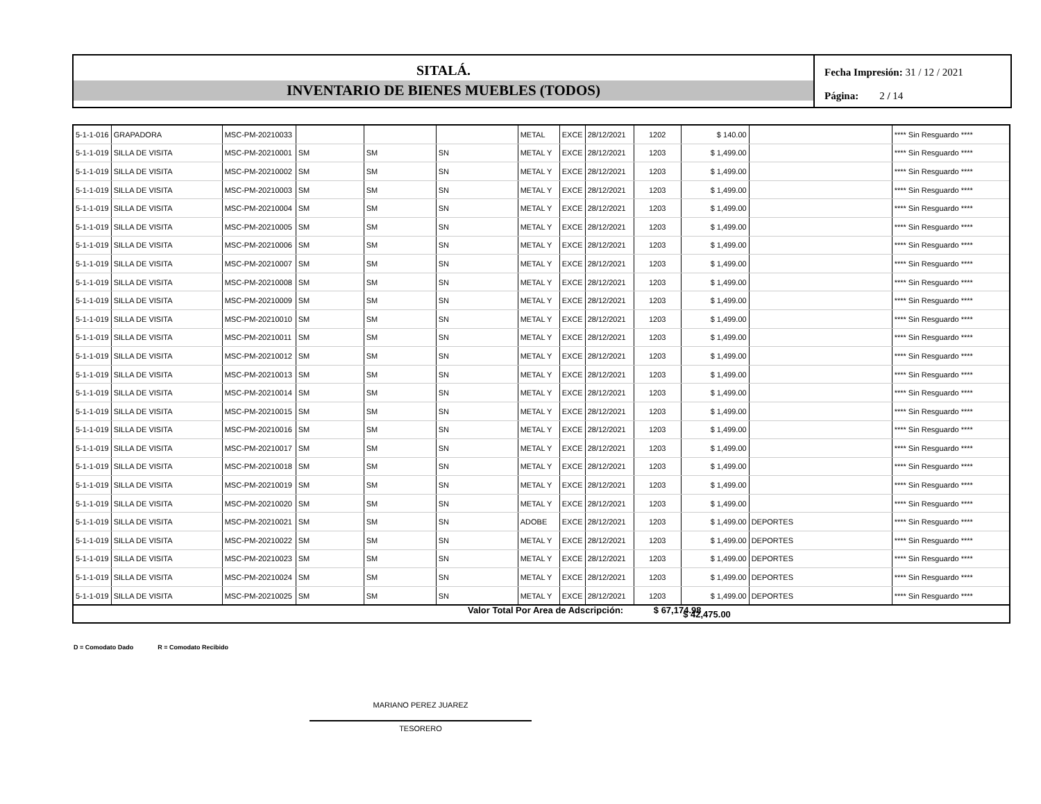SITALÁ.
INVENTARIO DE BIENES MUEBLES (TODOS)
Fecha Impresión: 31 / 12 / 2021
Página: 2 / 14
| 5-1-1-016 | GRAPADORA | MSC-PM-20210033 | | | | METAL | EXCE | 28/12/2021 | 1202 | $ 140.00 | | **** Sin Resguardo **** |
| 5-1-1-019 | SILLA DE VISITA | MSC-PM-20210001 | SM | SM | SN | METAL Y | EXCE | 28/12/2021 | 1203 | $ 1,499.00 | | **** Sin Resguardo **** |
| 5-1-1-019 | SILLA DE VISITA | MSC-PM-20210002 | SM | SM | SN | METAL Y | EXCE | 28/12/2021 | 1203 | $ 1,499.00 | | **** Sin Resguardo **** |
| 5-1-1-019 | SILLA DE VISITA | MSC-PM-20210003 | SM | SM | SN | METAL Y | EXCE | 28/12/2021 | 1203 | $ 1,499.00 | | **** Sin Resguardo **** |
| 5-1-1-019 | SILLA DE VISITA | MSC-PM-20210004 | SM | SM | SN | METAL Y | EXCE | 28/12/2021 | 1203 | $ 1,499.00 | | **** Sin Resguardo **** |
| 5-1-1-019 | SILLA DE VISITA | MSC-PM-20210005 | SM | SM | SN | METAL Y | EXCE | 28/12/2021 | 1203 | $ 1,499.00 | | **** Sin Resguardo **** |
| 5-1-1-019 | SILLA DE VISITA | MSC-PM-20210006 | SM | SM | SN | METAL Y | EXCE | 28/12/2021 | 1203 | $ 1,499.00 | | **** Sin Resguardo **** |
| 5-1-1-019 | SILLA DE VISITA | MSC-PM-20210007 | SM | SM | SN | METAL Y | EXCE | 28/12/2021 | 1203 | $ 1,499.00 | | **** Sin Resguardo **** |
| 5-1-1-019 | SILLA DE VISITA | MSC-PM-20210008 | SM | SM | SN | METAL Y | EXCE | 28/12/2021 | 1203 | $ 1,499.00 | | **** Sin Resguardo **** |
| 5-1-1-019 | SILLA DE VISITA | MSC-PM-20210009 | SM | SM | SN | METAL Y | EXCE | 28/12/2021 | 1203 | $ 1,499.00 | | **** Sin Resguardo **** |
| 5-1-1-019 | SILLA DE VISITA | MSC-PM-20210010 | SM | SM | SN | METAL Y | EXCE | 28/12/2021 | 1203 | $ 1,499.00 | | **** Sin Resguardo **** |
| 5-1-1-019 | SILLA DE VISITA | MSC-PM-20210011 | SM | SM | SN | METAL Y | EXCE | 28/12/2021 | 1203 | $ 1,499.00 | | **** Sin Resguardo **** |
| 5-1-1-019 | SILLA DE VISITA | MSC-PM-20210012 | SM | SM | SN | METAL Y | EXCE | 28/12/2021 | 1203 | $ 1,499.00 | | **** Sin Resguardo **** |
| 5-1-1-019 | SILLA DE VISITA | MSC-PM-20210013 | SM | SM | SN | METAL Y | EXCE | 28/12/2021 | 1203 | $ 1,499.00 | | **** Sin Resguardo **** |
| 5-1-1-019 | SILLA DE VISITA | MSC-PM-20210014 | SM | SM | SN | METAL Y | EXCE | 28/12/2021 | 1203 | $ 1,499.00 | | **** Sin Resguardo **** |
| 5-1-1-019 | SILLA DE VISITA | MSC-PM-20210015 | SM | SM | SN | METAL Y | EXCE | 28/12/2021 | 1203 | $ 1,499.00 | | **** Sin Resguardo **** |
| 5-1-1-019 | SILLA DE VISITA | MSC-PM-20210016 | SM | SM | SN | METAL Y | EXCE | 28/12/2021 | 1203 | $ 1,499.00 | | **** Sin Resguardo **** |
| 5-1-1-019 | SILLA DE VISITA | MSC-PM-20210017 | SM | SM | SN | METAL Y | EXCE | 28/12/2021 | 1203 | $ 1,499.00 | | **** Sin Resguardo **** |
| 5-1-1-019 | SILLA DE VISITA | MSC-PM-20210018 | SM | SM | SN | METAL Y | EXCE | 28/12/2021 | 1203 | $ 1,499.00 | | **** Sin Resguardo **** |
| 5-1-1-019 | SILLA DE VISITA | MSC-PM-20210019 | SM | SM | SN | METAL Y | EXCE | 28/12/2021 | 1203 | $ 1,499.00 | | **** Sin Resguardo **** |
| 5-1-1-019 | SILLA DE VISITA | MSC-PM-20210020 | SM | SM | SN | METAL Y | EXCE | 28/12/2021 | 1203 | $ 1,499.00 | | **** Sin Resguardo **** |
| 5-1-1-019 | SILLA DE VISITA | MSC-PM-20210021 | SM | SM | SN | ADOBE | EXCE | 28/12/2021 | 1203 | $ 1,499.00 | DEPORTES | **** Sin Resguardo **** |
| 5-1-1-019 | SILLA DE VISITA | MSC-PM-20210022 | SM | SM | SN | METAL Y | EXCE | 28/12/2021 | 1203 | $ 1,499.00 | DEPORTES | **** Sin Resguardo **** |
| 5-1-1-019 | SILLA DE VISITA | MSC-PM-20210023 | SM | SM | SN | METAL Y | EXCE | 28/12/2021 | 1203 | $ 1,499.00 | DEPORTES | **** Sin Resguardo **** |
| 5-1-1-019 | SILLA DE VISITA | MSC-PM-20210024 | SM | SM | SN | METAL Y | EXCE | 28/12/2021 | 1203 | $ 1,499.00 | DEPORTES | **** Sin Resguardo **** |
| 5-1-1-019 | SILLA DE VISITA | MSC-PM-20210025 | SM | SM | SN | METAL Y | EXCE | 28/12/2021 | 1203 | $ 1,499.00 | DEPORTES | **** Sin Resguardo **** |
| | | | | | | | | | | $ 42,475.00 | | |
Valor Total Por Area de Adscripción: $ 67,174.98
D = Comodato Dado R = Comodato Recibido
MARIANO PEREZ JUAREZ
TESORERO